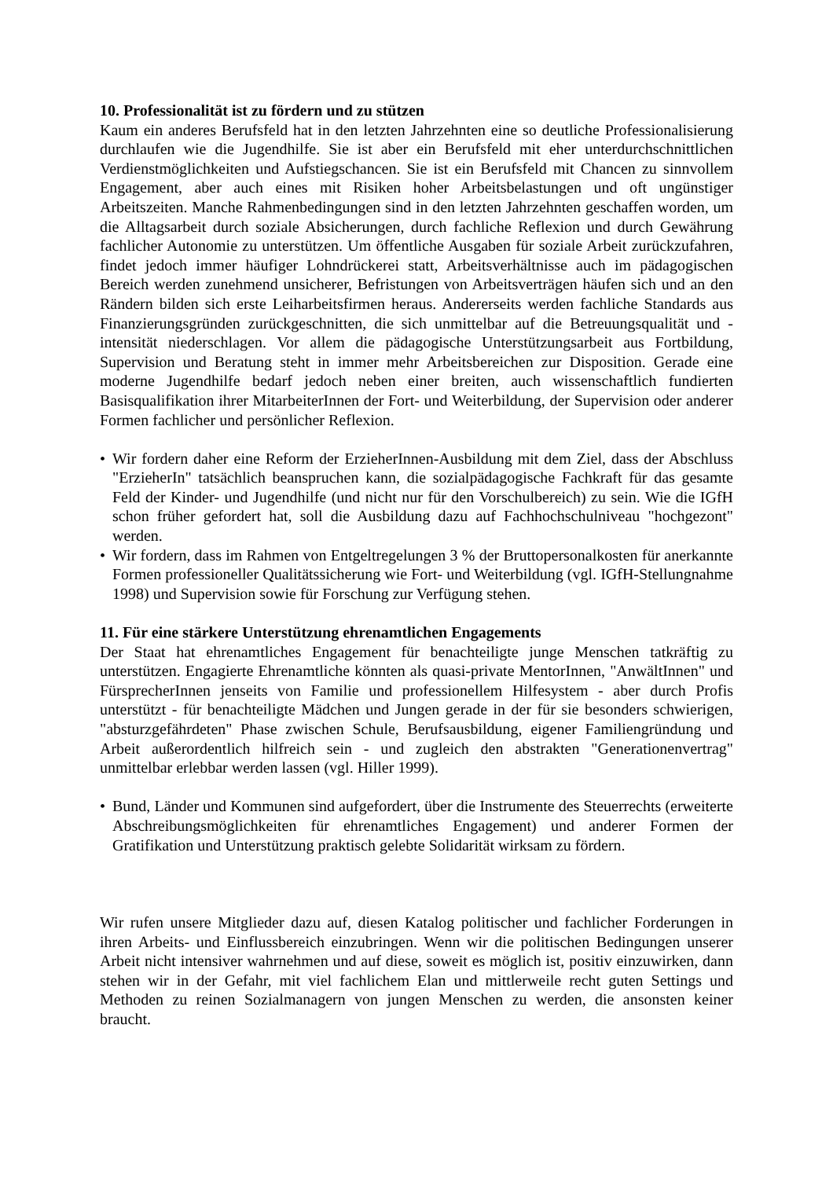10. Professionalität ist zu fördern und zu stützen
Kaum ein anderes Berufsfeld hat in den letzten Jahrzehnten eine so deutliche Professionalisierung durchlaufen wie die Jugendhilfe. Sie ist aber ein Berufsfeld mit eher unterdurchschnittlichen Verdienstmöglichkeiten und Aufstiegschancen. Sie ist ein Berufsfeld mit Chancen zu sinnvollem Engagement, aber auch eines mit Risiken hoher Arbeitsbelastungen und oft ungünstiger Arbeitszeiten. Manche Rahmenbedingungen sind in den letzten Jahrzehnten geschaffen worden, um die Alltagsarbeit durch soziale Absicherungen, durch fachliche Reflexion und durch Gewährung fachlicher Autonomie zu unterstützen. Um öffentliche Ausgaben für soziale Arbeit zurückzufahren, findet jedoch immer häufiger Lohndrückerei statt, Arbeitsverhältnisse auch im pädagogischen Bereich werden zunehmend unsicherer, Befristungen von Arbeitsverträgen häufen sich und an den Rändern bilden sich erste Leiharbeitsfirmen heraus. Andererseits werden fachliche Standards aus Finanzierungsgründen zurückgeschnitten, die sich unmittelbar auf die Betreuungsqualität und -intensität niederschlagen. Vor allem die pädagogische Unterstützungsarbeit aus Fortbildung, Supervision und Beratung steht in immer mehr Arbeitsbereichen zur Disposition. Gerade eine moderne Jugendhilfe bedarf jedoch neben einer breiten, auch wissenschaftlich fundierten Basisqualifikation ihrer MitarbeiterInnen der Fort- und Weiterbildung, der Supervision oder anderer Formen fachlicher und persönlicher Reflexion.
• Wir fordern daher eine Reform der ErzieherInnen-Ausbildung mit dem Ziel, dass der Abschluss "ErzieherIn" tatsächlich beanspruchen kann, die sozialpädagogische Fachkraft für das gesamte Feld der Kinder- und Jugendhilfe (und nicht nur für den Vorschulbereich) zu sein. Wie die IGfH schon früher gefordert hat, soll die Ausbildung dazu auf Fachhochschulniveau "hochgezont" werden.
• Wir fordern, dass im Rahmen von Entgeltregelungen 3 % der Bruttopersonalkosten für anerkannte Formen professioneller Qualitätssicherung wie Fort- und Weiterbildung (vgl. IGfH-Stellungnahme 1998) und Supervision sowie für Forschung zur Verfügung stehen.
11. Für eine stärkere Unterstützung ehrenamtlichen Engagements
Der Staat hat ehrenamtliches Engagement für benachteiligte junge Menschen tatkräftig zu unterstützen. Engagierte Ehrenamtliche könnten als quasi-private MentorInnen, "AnwältInnen" und FürsprecherInnen jenseits von Familie und professionellem Hilfesystem - aber durch Profis unterstützt - für benachteiligte Mädchen und Jungen gerade in der für sie besonders schwierigen, "absturzgefährdeten" Phase zwischen Schule, Berufsausbildung, eigener Familiengründung und Arbeit außerordentlich hilfreich sein - und zugleich den abstrakten "Generationenvertrag" unmittelbar erlebbar werden lassen (vgl. Hiller 1999).
• Bund, Länder und Kommunen sind aufgefordert, über die Instrumente des Steuerrechts (erweiterte Abschreibungsmöglichkeiten für ehrenamtliches Engagement) und anderer Formen der Gratifikation und Unterstützung praktisch gelebte Solidarität wirksam zu fördern.
Wir rufen unsere Mitglieder dazu auf, diesen Katalog politischer und fachlicher Forderungen in ihren Arbeits- und Einflussbereich einzubringen. Wenn wir die politischen Bedingungen unserer Arbeit nicht intensiver wahrnehmen und auf diese, soweit es möglich ist, positiv einzuwirken, dann stehen wir in der Gefahr, mit viel fachlichem Elan und mittlerweile recht guten Settings und Methoden zu reinen Sozialmanagern von jungen Menschen zu werden, die ansonsten keiner braucht.